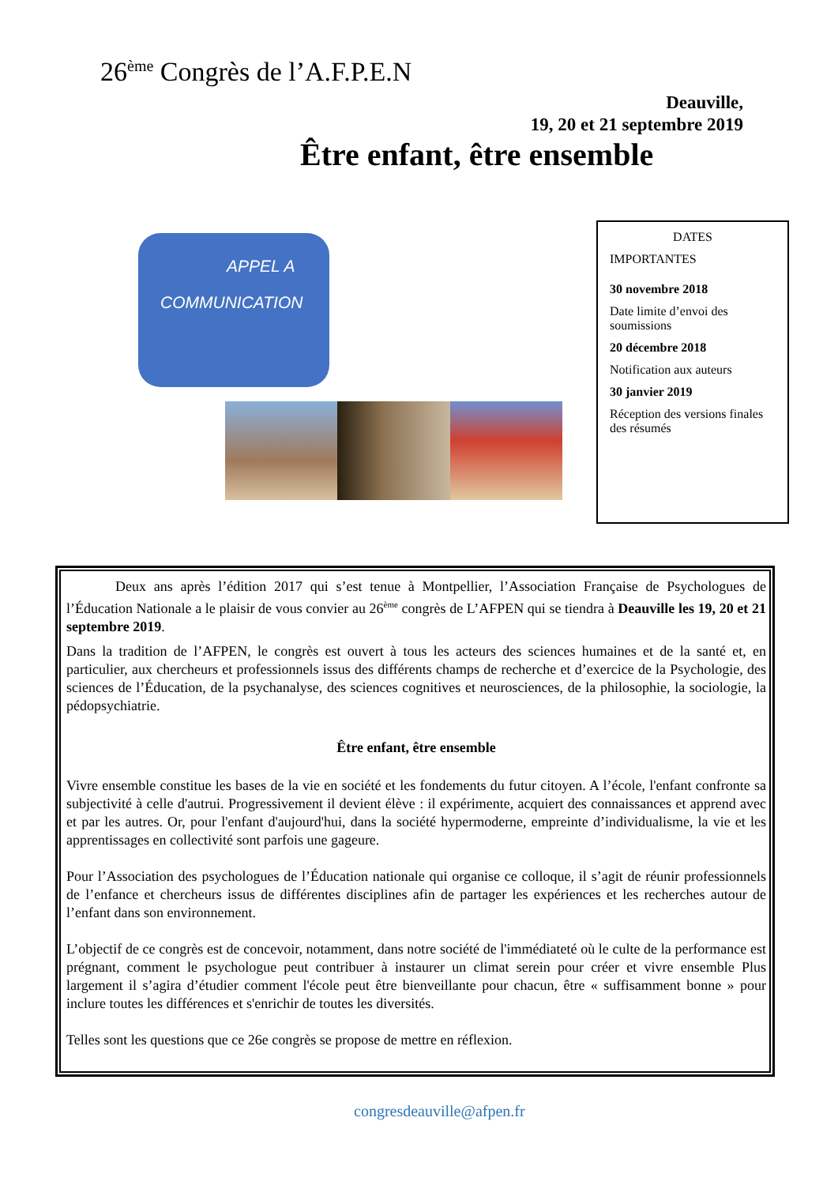26<sup>ème</sup> Congrès de l’A.F.P.E.N
Deauville,
19, 20 et 21 septembre 2019
Être enfant, être ensemble
APPEL A
COMMUNICATION
DATES
IMPORTANTES
30 novembre 2018
Date limite d’envoi des soumissions
20 décembre 2018
Notification aux auteurs
30 janvier 2019
Réception des versions finales des résumés
Deux ans après l’édition 2017 qui s’est tenue à Montpellier, l’Association Française de Psychologues de l’Éducation Nationale a le plaisir de vous convier au 26<sup>ème</sup> congrès de L’AFPEN qui se tiendra à Deauville les 19, 20 et 21 septembre 2019.
Dans la tradition de l’AFPEN, le congrès est ouvert à tous les acteurs des sciences humaines et de la santé et, en particulier, aux chercheurs et professionnels issus des différents champs de recherche et d’exercice de la Psychologie, des sciences de l’Éducation, de la psychanalyse, des sciences cognitives et neurosciences, de la philosophie, la sociologie, la pédopsychiatrie.
Être enfant, être ensemble
Vivre ensemble constitue les bases de la vie en société et les fondements du futur citoyen. A l’école, l'enfant confronte sa subjectivité à celle d'autrui. Progressivement il devient élève : il expérimente, acquiert des connaissances et apprend avec et par les autres. Or, pour l'enfant d'aujourd'hui, dans la société hypermoderne, empreinte d’individualisme, la vie et les apprentissages en collectivité sont parfois une gageure.
Pour l’Association des psychologues de l’Éducation nationale qui organise ce colloque, il s’agit de réunir professionnels de l’enfance et chercheurs issus de différentes disciplines afin de partager les expériences et les recherches autour de l’enfant dans son environnement.
L’objectif de ce congrès est de concevoir, notamment, dans notre société de l'immédiateté où le culte de la performance est prégnant, comment le psychologue peut contribuer à instaurer un climat serein pour créer et vivre ensemble Plus largement il s’agira d’étudier comment l'école peut être bienveillante pour chacun, être « suffisamment bonne » pour inclure toutes les différences et s'enrichir de toutes les diversités.
Telles sont les questions que ce 26e congrès se propose de mettre en réflexion.
congresdeauville@afpen.fr